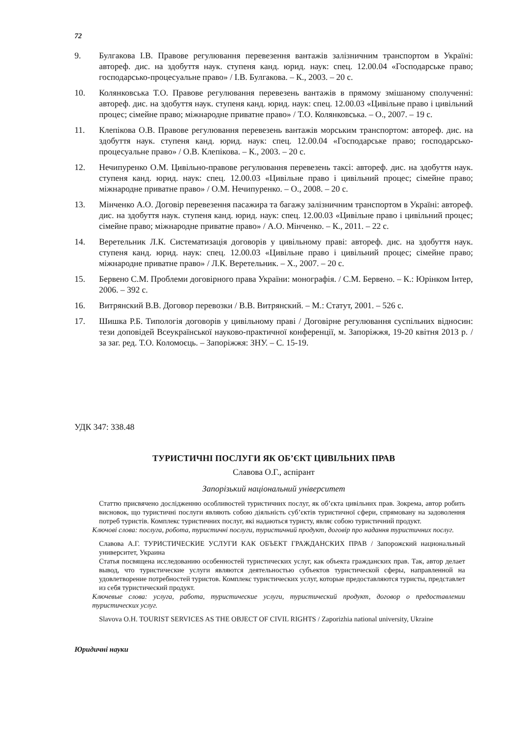72
9. Булгакова І.В. Правове регулювання перевезення вантажів залізничним транспортом в Україні: автореф. дис. на здобуття наук. ступеня канд. юрид. наук: спец. 12.00.04 «Господарське право; господарсько-процесуальне право» / І.В. Булгакова. – К., 2003. – 20 с.
10. Колянковська Т.О. Правове регулювання перевезень вантажів в прямому змішаному сполученні: автореф. дис. на здобуття наук. ступеня канд. юрид. наук: спец. 12.00.03 «Цивільне право і цивільний процес; сімейне право; міжнародне приватне право» / Т.О. Колянковська. – О., 2007. – 19 с.
11. Клепікова О.В. Правове регулювання перевезень вантажів морським транспортом: автореф. дис. на здобуття наук. ступеня канд. юрид. наук: спец. 12.00.04 «Господарське право; господарсько-процесуальне право» / О.В. Клепікова. – К., 2003. – 20 с.
12. Нечипуренко О.М. Цивільно-правове регулювання перевезень таксі: автореф. дис. на здобуття наук. ступеня канд. юрид. наук: спец. 12.00.03 «Цивільне право і цивільний процес; сімейне право; міжнародне приватне право» / О.М. Нечипуренко. – О., 2008. – 20 с.
13. Мінченко А.О. Договір перевезення пасажира та багажу залізничним транспортом в Україні: автореф. дис. на здобуття наук. ступеня канд. юрид. наук: спец. 12.00.03 «Цивільне право і цивільний процес; сімейне право; міжнародне приватне право» / А.О. Мінченко. – К., 2011. – 22 с.
14. Веретельник Л.К. Систематизація договорів у цивільному праві: автореф. дис. на здобуття наук. ступеня канд. юрид. наук: спец. 12.00.03 «Цивільне право і цивільний процес; сімейне право; міжнародне приватне право» / Л.К. Веретельник. – Х., 2007. – 20 с.
15. Бервено С.М. Проблеми договірного права України: монографія. / С.М. Бервено. – К.: Юрінком Інтер, 2006. – 392 с.
16. Витрянский В.В. Договор перевозки / В.В. Витрянский. – М.: Статут, 2001. – 526 с.
17. Шишка Р.Б. Типологія договорів у цивільному праві / Договірне регулювання суспільних відносин: тези доповідей Всеукраїнської науково-практичної конференції, м. Запоріжжя, 19-20 квітня 2013 р. / за заг. ред. Т.О. Коломоєць. – Запоріжжя: ЗНУ. – С. 15-19.
УДК 347: 338.48
ТУРИСТИЧНІ ПОСЛУГИ ЯК ОБ’ЄКТ ЦИВІЛЬНИХ ПРАВ
Славова О.Г., аспірант
Запорізький національний університет
Статтю присвячено дослідженню особливостей туристичних послуг, як об’єкта цивільних прав. Зокрема, автор робить висновок, що туристичні послуги являють собою діяльність суб’єктів туристичної сфери, спрямовану на задоволення потреб туристів. Комплекс туристичних послуг, які надаються туристу, являє собою туристичний продукт.
Ключові слова: послуга, робота, туристичні послуги, туристичний продукт, договір про надання туристичних послуг.
Славова А.Г. ТУРИСТИЧЕСКИЕ УСЛУГИ КАК ОБЪЕКТ ГРАЖДАНСКИХ ПРАВ / Запорожский национальный университет, Украина
Статья посвящена исследованию особенностей туристических услуг, как объекта гражданских прав. Так, автор делает вывод, что туристические услуги являются деятельностью субъектов туристической сферы, направленной на удовлетворение потребностей туристов. Комплекс туристических услуг, которые предоставляются туристы, представлет из себя туристический продукт.
Ключевые слова: услуга, работа, туристические услуги, туристический продукт, договор о предоставлении туристических услуг.
Slavova O.H. TOURIST SERVICES AS THE OBJECT OF CIVIL RIGHTS / Zaporizhia national university, Ukraine
Юридичні науки